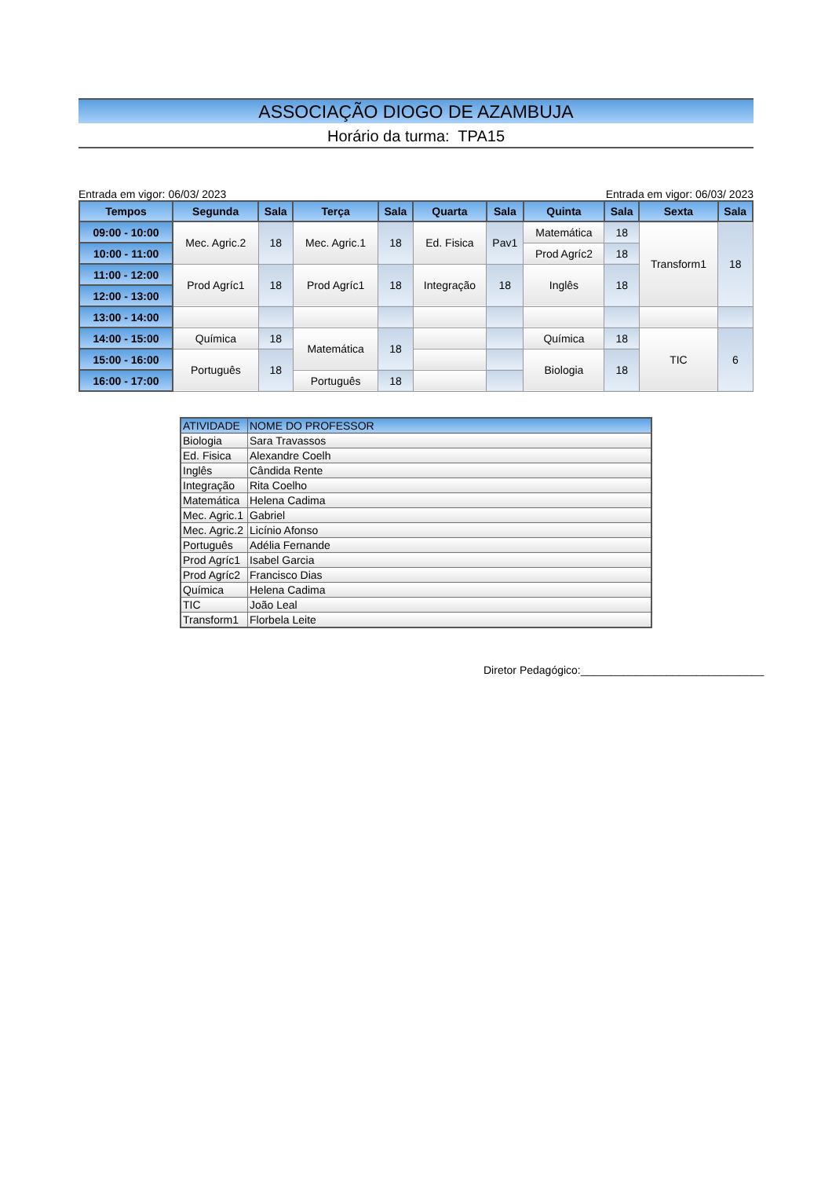ASSOCIAÇÃO DIOGO DE AZAMBUJA
Horário da turma: TPA15
Entrada em vigor: 06/03/ 2023 Entrada em vigor: 06/03/ 2023
| Tempos | Segunda | Sala | Terça | Sala | Quarta | Sala | Quinta | Sala | Sexta | Sala |
| --- | --- | --- | --- | --- | --- | --- | --- | --- | --- | --- |
| 09:00 - 10:00 | Mec. Agric.2 | 18 | Mec. Agric.1 | 18 | Ed. Fisica | Pav1 | Matemática | 18 | Transform1 | 18 |
| 10:00 - 11:00 | | | | | | | Prod Agríc2 | 18 | | |
| 11:00 - 12:00 | Prod Agríc1 | 18 | Prod Agríc1 | 18 | Integração | 18 | Inglês | 18 | | |
| 12:00 - 13:00 | | | | | | | | | | |
| 13:00 - 14:00 | | | | | | | | | | |
| 14:00 - 15:00 | Química | 18 | Matemática | 18 | | | Química | 18 | TIC | 6 |
| 15:00 - 16:00 | Português | 18 | | | | | Biologia | 18 | | |
| 16:00 - 17:00 | | | Português | 18 | | | | | | |
| ATIVIDADE | NOME DO PROFESSOR |
| --- | --- |
| Biologia | Sara Travassos |
| Ed. Fisica | Alexandre Coelh |
| Inglês | Cândida Rente |
| Integração | Rita Coelho |
| Matemática | Helena Cadima |
| Mec. Agric.1 | Gabriel |
| Mec. Agric.2 | Licínio Afonso |
| Português | Adélia Fernande |
| Prod Agríc1 | Isabel Garcia |
| Prod Agríc2 | Francisco Dias |
| Química | Helena Cadima |
| TIC | João Leal |
| Transform1 | Florbela Leite |
Diretor Pedagógico:______________________________